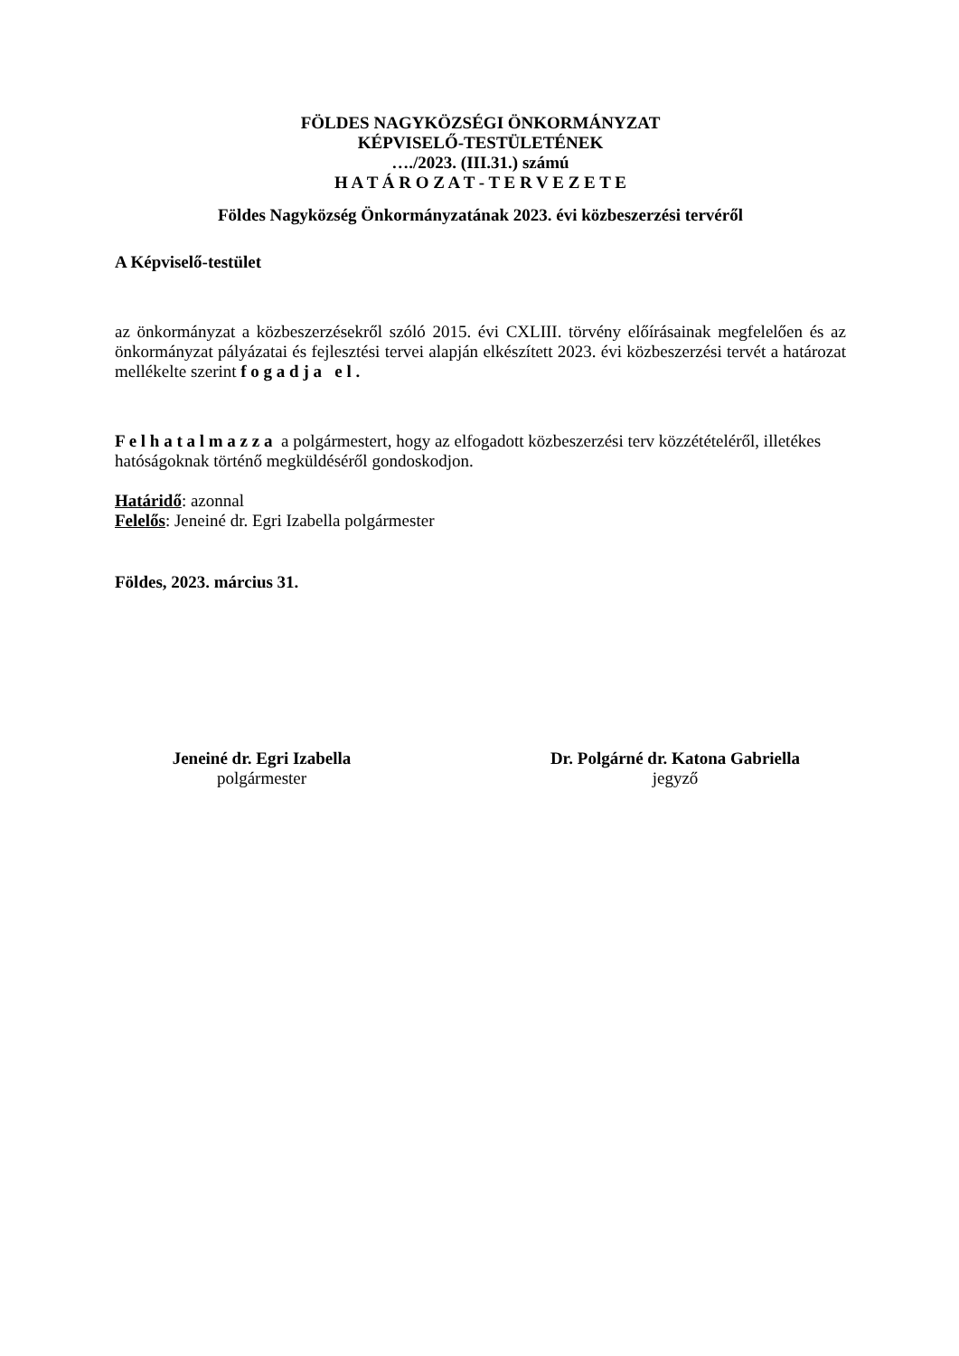FÖLDES NAGYKÖZSÉGI ÖNKORMÁNYZAT
KÉPVISELŐ-TESTÜLETÉNEK
…./2023. (III.31.) számú
H A T Á R O Z A T - T E R V E Z E T E
Földes Nagyközség Önkormányzatának 2023. évi közbeszerzési tervéről
A Képviselő-testület
az önkormányzat a közbeszerzésekről szóló 2015. évi CXLIII. törvény előírásainak megfelelően és az önkormányzat pályázatai és fejlesztési tervei alapján elkészített 2023. évi közbeszerzési tervét a határozat mellékelte szerint f o g a d j a e l .
F e l h a t a l m a z z a a polgármestert, hogy az elfogadott közbeszerzési terv közzétételéről, illetékes hatóságoknak történő megküldéséről gondoskodjon.
Határidő: azonnal
Felelős: Jeneiné dr. Egri Izabella polgármester
Földes, 2023. március 31.
Jeneiné dr. Egri Izabella
polgármester
Dr. Polgárné dr. Katona Gabriella
jegyző